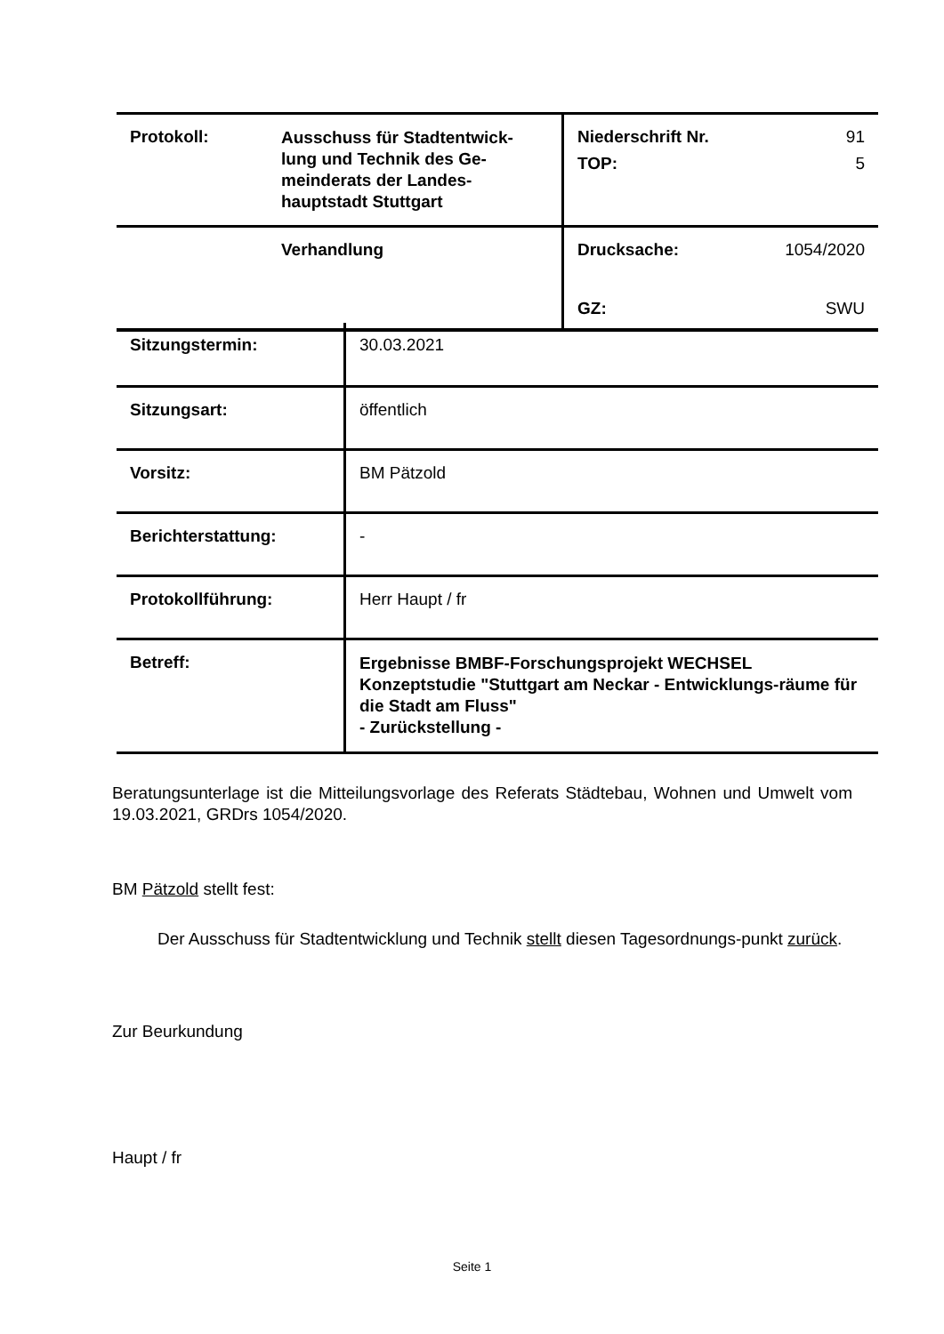| Protokoll: | Ausschuss für Stadtentwick-lung und Technik des Ge-meinderats der Landes-hauptstadt Stuttgart | / Niederschrift Nr. / 91 / / TOP: / 5 / |
| | Verhandlung | / Drucksache: / 1054/2020 / / GZ: / SWU / |
| Sitzungstermin: | 30.03.2021 |
| Sitzungsart: | öffentlich |
| Vorsitz: | BM Pätzold |
| Berichterstattung: | - |
| Protokollführung: | Herr Haupt / fr |
| Betreff: | Ergebnisse BMBF-Forschungsprojekt WECHSEL Konzeptstudie "Stuttgart am Neckar - Entwicklungs-räume für die Stadt am Fluss" - Zurückstellung - |
Beratungsunterlage ist die Mitteilungsvorlage des Referats Städtebau, Wohnen und Umwelt vom 19.03.2021, GRDrs 1054/2020.
BM Pätzold stellt fest:
Der Ausschuss für Stadtentwicklung und Technik stellt diesen Tagesordnungs-punkt zurück.
Zur Beurkundung
Haupt / fr
Seite 1